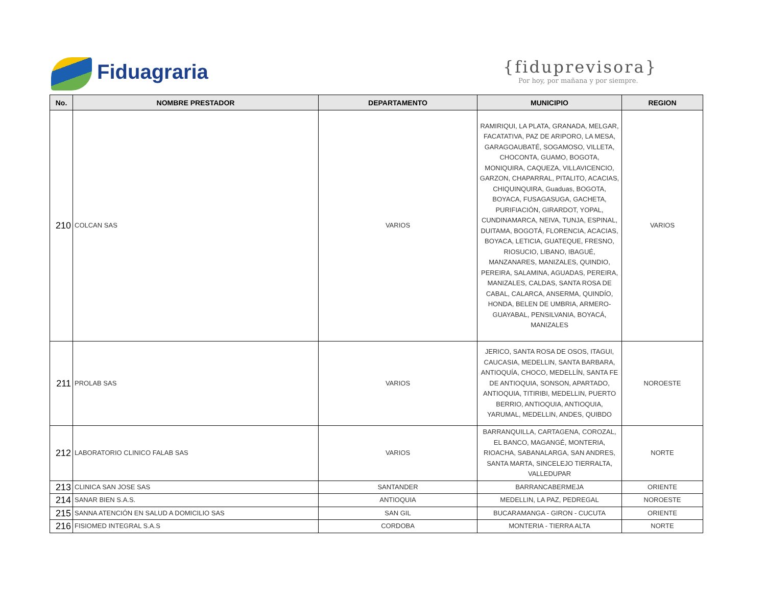Fiduagraria
{fiduprevisora}
Por hoy, por mañana y por siempre.
| No. | NOMBRE PRESTADOR | DEPARTAMENTO | MUNICIPIO | REGION |
| --- | --- | --- | --- | --- |
| 210 | COLCAN SAS | VARIOS | RAMIRIQUI, LA PLATA, GRANADA, MELGAR, FACATATIVA, PAZ DE ARIPORO, LA MESA, GARAGOAUBATÉ, SOGAMOSO, VILLETA, CHOCONTA, GUAMO, BOGOTA, MONIQUIRA, CAQUEZA, VILLAVICENCIO, GARZON, CHAPARRAL, PITALITO, ACACIAS, CHIQUINQUIRA, Guaduas, BOGOTA, BOYACA, FUSAGASUGA, GACHETA, PURIFIACIÓN, GIRARDOT, YOPAL, CUNDINAMARCA, NEIVA, TUNJA, ESPINAL, DUITAMA, BOGOTÁ, FLORENCIA, ACACIAS, BOYACA, LETICIA, GUATEQUE, FRESNO, RIOSUCIO, LIBANO, IBAGUÉ, MANZANARES, MANIZALES, QUINDIO, PEREIRA, SALAMINA, AGUADAS, PEREIRA, MANIZALES, CALDAS, SANTA ROSA DE CABAL, CALARCA, ANSERMA, QUINDÍO, HONDA, BELEN DE UMBRIA, ARMERO-GUAYABAL, PENSILVANIA, BOYACÁ, MANIZALES | VARIOS |
| 211 | PROLAB SAS | VARIOS | JERICO, SANTA ROSA DE OSOS, ITAGUI, CAUCASIA, MEDELLIN, SANTA BARBARA, ANTIOQUÍA, CHOCO, MEDELLÍN, SANTA FE DE ANTIOQUIA, SONSON, APARTADO, ANTIOQUIA, TITIRIBI, MEDELLIN, PUERTO BERRIO, ANTIOQUIA, ANTIOQUIA, YARUMAL, MEDELLIN, ANDES, QUIBDO | NOROESTE |
| 212 | LABORATORIO CLINICO FALAB SAS | VARIOS | BARRANQUILLA, CARTAGENA, COROZAL, EL BANCO, MAGANGÉ, MONTERIA, RIOACHA, SABANALARGA, SAN ANDRES, SANTA MARTA, SINCELEJO TIERRALTA, VALLEDUPAR | NORTE |
| 213 | CLINICA SAN JOSE SAS | SANTANDER | BARRANCABERMEJA | ORIENTE |
| 214 | SANAR BIEN S.A.S. | ANTIOQUIA | MEDELLIN, LA PAZ, PEDREGAL | NOROESTE |
| 215 | SANNA ATENCIÓN EN SALUD A DOMICILIO SAS | SAN GIL | BUCARAMANGA - GIRON - CUCUTA | ORIENTE |
| 216 | FISIOMED INTEGRAL S.A.S | CORDOBA | MONTERIA - TIERRA ALTA | NORTE |